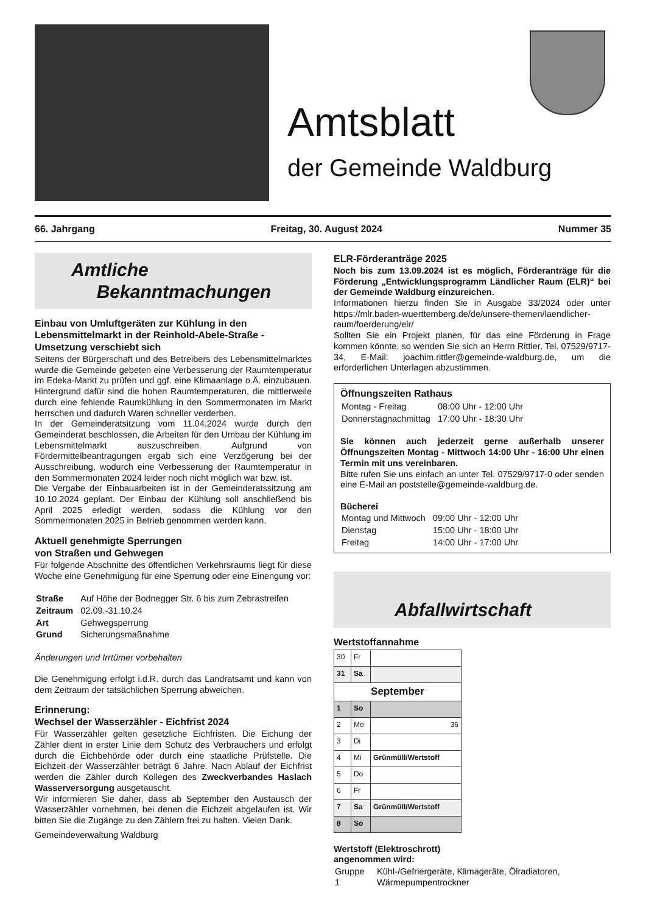Amtsblatt
der Gemeinde Waldburg
66. Jahrgang Freitag, 30. August 2024 Nummer 35
Amtliche
Bekanntmachungen
Einbau von Umluftgeräten zur Kühlung in den Lebensmittelmarkt in der Reinhold-Abele-Straße - Umsetzung verschiebt sich
Seitens der Bürgerschaft und des Betreibers des Lebensmittelmarktes wurde die Gemeinde gebeten eine Verbesserung der Raumtemperatur im Edeka-Markt zu prüfen und ggf. eine Klimaanlage o.Ä. einzubauen. Hintergrund dafür sind die hohen Raumtemperaturen, die mittlerweile durch eine fehlende Raumkühlung in den Sommermonaten im Markt herrschen und dadurch Waren schneller verderben.
In der Gemeinderatsitzung vom 11.04.2024 wurde durch den Gemeinderat beschlossen, die Arbeiten für den Umbau der Kühlung im Lebensmittelmarkt auszuschreiben. Aufgrund von Fördermittelbeantragungen ergab sich eine Verzögerung bei der Ausschreibung, wodurch eine Verbesserung der Raumtemperatur in den Sommermonaten 2024 leider noch nicht möglich war bzw. ist.
Die Vergabe der Einbauarbeiten ist in der Gemeinderatssitzung am 10.10.2024 geplant. Der Einbau der Kühlung soll anschließend bis April 2025 erledigt werden, sodass die Kühlung vor den Sommermonaten 2025 in Betrieb genommen werden kann.
Aktuell genehmigte Sperrungen
von Straßen und Gehwegen
Für folgende Abschnitte des öffentlichen Verkehrsraums liegt für diese Woche eine Genehmigung für eine Sperrung oder eine Einengung vor:
| Straße | Auf Höhe der Bodnegger Str. 6 bis zum Zebrastreifen |
| Zeitraum | 02.09.-31.10.24 |
| Art | Gehwegsperrung |
| Grund | Sicherungsmaßnahme |
Änderungen und Irrtümer vorbehalten
Die Genehmigung erfolgt i.d.R. durch das Landratsamt und kann von dem Zeitraum der tatsächlichen Sperrung abweichen.
Erinnerung:
Wechsel der Wasserzähler - Eichfrist 2024
Für Wasserzähler gelten gesetzliche Eichfristen. Die Eichung der Zähler dient in erster Linie dem Schutz des Verbrauchers und erfolgt durch die Eichbehörde oder durch eine staatliche Prüfstelle. Die Eichzeit der Wasserzähler beträgt 6 Jahre. Nach Ablauf der Eichfrist werden die Zähler durch Kollegen des Zweckverbandes Haslach Wasserversorgung ausgetauscht.
Wir informieren Sie daher, dass ab September den Austausch der Wasserzähler vornehmen, bei denen die Eichzeit abgelaufen ist. Wir bitten Sie die Zugänge zu den Zählern frei zu halten. Vielen Dank.
Gemeindeverwaltung Waldburg
ELR-Förderanträge 2025
Noch bis zum 13.09.2024 ist es möglich, Förderanträge für die Förderung „Entwicklungsprogramm Ländlicher Raum (ELR)“ bei der Gemeinde Waldburg einzureichen.
Informationen hierzu finden Sie in Ausgabe 33/2024 oder unter https://mlr.baden-wuerttemberg.de/de/unsere-themen/laendlicher-raum/foerderung/elr/
Sollten Sie ein Projekt planen, für das eine Förderung in Frage kommen könnte, so wenden Sie sich an Herrn Rittler, Tel. 07529/9717-34, E-Mail: joachim.rittler@gemeinde-waldburg.de, um die erforderlichen Unterlagen abzustimmen.
Öffnungszeiten Rathaus
| Montag - Freitag | 08:00 Uhr - 12:00 Uhr |
| Donnerstagnachmittag | 17:00 Uhr - 18:30 Uhr |
Sie können auch jederzeit gerne außerhalb unserer Öffnungszeiten Montag - Mittwoch 14:00 Uhr - 16:00 Uhr einen Termin mit uns vereinbaren.
Bitte rufen Sie uns einfach an unter Tel. 07529/9717-0 oder senden eine E-Mail an poststelle@gemeinde-waldburg.de.
Bücherei
| Montag und Mittwoch | 09:00 Uhr - 12:00 Uhr |
| Dienstag | 15:00 Uhr - 18:00 Uhr |
| Freitag | 14:00 Uhr - 17:00 Uhr |
Abfallwirtschaft
Wertstoffannahme
| 30 | Fr | |
| 31 | Sa | |
| September | | |
| 1 | So | |
| 2 | Mo | 36 |
| 3 | Di | |
| 4 | Mi | Grünmüll/Wertstoff |
| 5 | Do | |
| 6 | Fr | |
| 7 | Sa | Grünmüll/Wertstoff |
| 8 | So | |
Wertstoff (Elektroschrott)
angenommen wird:
| Gruppe 1 | Kühl-/Gefriergeräte, Klimageräte, Ölradiatoren, Wärmepumpentrockner |